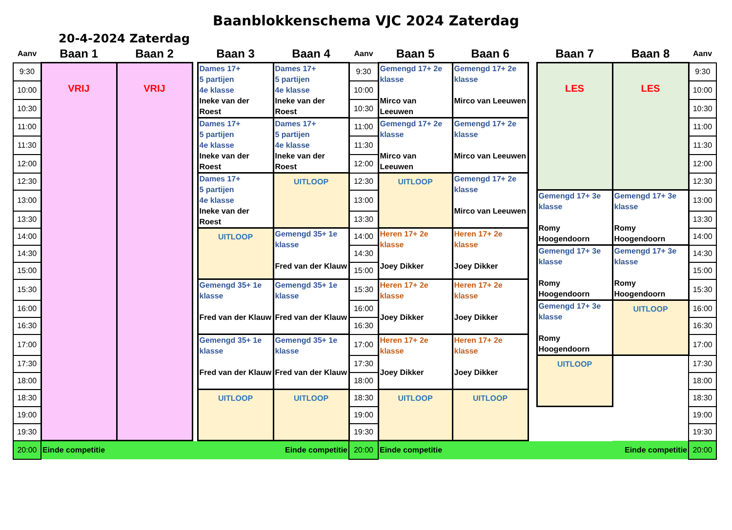Baanblokkenschema VJC 2024 Zaterdag
20-4-2024 Zaterdag
| Aanv | Baan 1 | Baan 2 | | Baan 3 | Baan 4 | Aanv | Baan 5 | Baan 6 | | Baan 7 | Baan 8 | Aanv |
| --- | --- | --- | --- | --- | --- | --- | --- | --- | --- | --- | --- | --- |
| 9:30 | VRIJ | VRIJ | | Dames 17+ 5 partijen 4e klasse Ineke van der Roest | Dames 17+ 5 partijen 4e klasse Ineke van der Roest | 9:30 | Gemengd 17+ 2e klasse Mirco van Leeuwen | Gemengd 17+ 2e klasse Mirco van Leeuwen | | LES | LES | 9:30 |
| 10:00 | | | | | | 10:00 | | | | | | 10:00 |
| 10:30 | | | | | | 10:30 | | | | | | 10:30 |
| 11:00 | | | | Dames 17+ 5 partijen 4e klasse Ineke van der Roest | Dames 17+ 5 partijen 4e klasse Ineke van der Roest | 11:00 | Gemengd 17+ 2e klasse Mirco van Leeuwen | Gemengd 17+ 2e klasse Mirco van Leeuwen | | | | 11:00 |
| 11:30 | | | | | | 11:30 | | | | | | 11:30 |
| 12:00 | | | | | | 12:00 | | | | | | 12:00 |
| 12:30 | | | | Dames 17+ 5 partijen 4e klasse Ineke van der Roest | UITLOOP | 12:30 | UITLOOP | Gemengd 17+ 2e klasse Mirco van Leeuwen | | | | 12:30 |
| 13:00 | | | | | | 13:00 | | | | Gemengd 17+ 3e klasse Romy Hoogendoorn | Gemengd 17+ 3e klasse Romy Hoogendoorn | 13:00 |
| 13:30 | | | | | | 13:30 | | | | | | 13:30 |
| 14:00 | | | | UITLOOP | Gemengd 35+ 1e klasse Fred van der Klauw | 14:00 | Heren 17+ 2e klasse Joey Dikker | Heren 17+ 2e klasse Joey Dikker | | | | 14:00 |
| 14:30 | | | | | | 14:30 | | | | Gemengd 17+ 3e klasse Romy Hoogendoorn | Gemengd 17+ 3e klasse Romy Hoogendoorn | 14:30 |
| 15:00 | | | | | | 15:00 | | | | | | 15:00 |
| 15:30 | | | | Gemengd 35+ 1e klasse Fred van der Klauw | Gemengd 35+ 1e klasse Fred van der Klauw | 15:30 | Heren 17+ 2e klasse Joey Dikker | Heren 17+ 2e klasse Joey Dikker | | | | 15:30 |
| 16:00 | | | | | | 16:00 | | | | Gemengd 17+ 3e klasse Romy Hoogendoorn | UITLOOP | 16:00 |
| 16:30 | | | | | | 16:30 | | | | | | 16:30 |
| 17:00 | | | | Gemengd 35+ 1e klasse Fred van der Klauw | Gemengd 35+ 1e klasse Fred van der Klauw | 17:00 | Heren 17+ 2e klasse Joey Dikker | Heren 17+ 2e klasse Joey Dikker | | | | 17:00 |
| 17:30 | | | | | | 17:30 | | | | UITLOOP | | 17:30 |
| 18:00 | | | | | | 18:00 | | | | | | 18:00 |
| 18:30 | | | | UITLOOP | UITLOOP | 18:30 | UITLOOP | UITLOOP | | | | 18:30 |
| 19:00 | | | | | | 19:00 | | | | | | 19:00 |
| 19:30 | | | | | | 19:30 | | | | | | 19:30 |
| 20:00 | Einde competitie | | | | Einde competitie | 20:00 | Einde competitie | | | | Einde competitie | 20:00 |